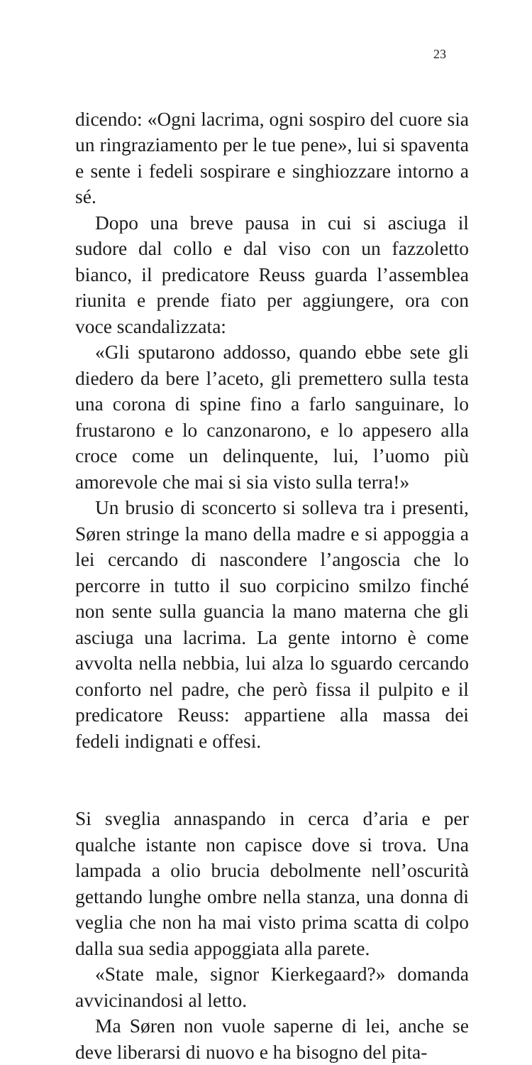23
dicendo: «Ogni lacrima, ogni sospiro del cuore sia un ringraziamento per le tue pene», lui si spaventa e sente i fedeli sospirare e singhiozzare intorno a sé.
Dopo una breve pausa in cui si asciuga il sudore dal collo e dal viso con un fazzoletto bianco, il predicatore Reuss guarda l’assemblea riunita e prende fiato per aggiungere, ora con voce scandalizzata:
«Gli sputarono addosso, quando ebbe sete gli diedero da bere l’aceto, gli premettero sulla testa una corona di spine fino a farlo sanguinare, lo frustarono e lo canzonarono, e lo appesero alla croce come un delinquente, lui, l’uomo più amorevole che mai si sia visto sulla terra!»
Un brusio di sconcerto si solleva tra i presenti, Søren stringe la mano della madre e si appoggia a lei cercando di nascondere l’angoscia che lo percorre in tutto il suo corpicino smilzo finché non sente sulla guancia la mano materna che gli asciuga una lacrima. La gente intorno è come avvolta nella nebbia, lui alza lo sguardo cercando conforto nel padre, che però fissa il pulpito e il predicatore Reuss: appartiene alla massa dei fedeli indignati e offesi.
Si sveglia annaspando in cerca d’aria e per qualche istante non capisce dove si trova. Una lampada a olio brucia debolmente nell’oscurità gettando lunghe ombre nella stanza, una donna di veglia che non ha mai visto prima scatta di colpo dalla sua sedia appoggiata alla parete.
«State male, signor Kierkegaard?» domanda avvicinandosi al letto.
Ma Søren non vuole saperne di lei, anche se deve liberarsi di nuovo e ha bisogno del pita-